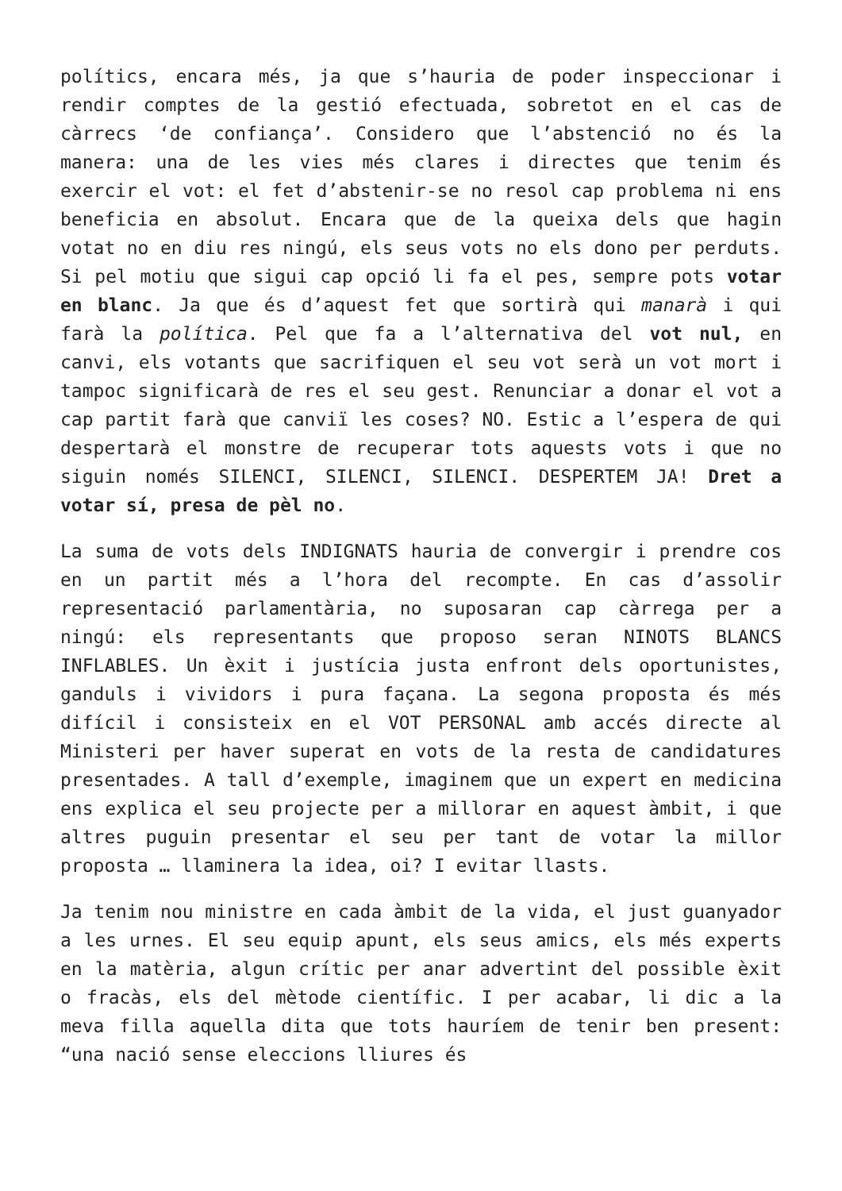polítics, encara més, ja que s’hauria de poder inspeccionar i rendir comptes de la gestió efectuada, sobretot en el cas de càrrecs ‘de confiança’. Considero que l’abstenció no és la manera: una de les vies més clares i directes que tenim és exercir el vot: el fet d’abstenir-se no resol cap problema ni ens beneficia en absolut. Encara que de la queixa dels que hagin votat no en diu res ningú, els seus vots no els dono per perduts. Si pel motiu que sigui cap opció li fa el pes, sempre pots votar en blanc. Ja que és d’aquest fet que sortirà qui manarà i qui farà la política. Pel que fa a l’alternativa del vot nul, en canvi, els votants que sacrifiquen el seu vot serà un vot mort i tampoc significarà de res el seu gest. Renunciar a donar el vot a cap partit farà que canviï les coses? NO. Estic a l’espera de qui despertarà el monstre de recuperar tots aquests vots i que no siguin només SILENCI, SILENCI, SILENCI. DESPERTEM JA! Dret a votar sí, presa de pèl no.
La suma de vots dels INDIGNATS hauria de convergir i prendre cos en un partit més a l’hora del recompte. En cas d’assolir representació parlamentària, no suposaran cap càrrega per a ningú: els representants que proposo seran NINOTS BLANCS INFLABLES. Un èxit i justícia justa enfront dels oportunistes, ganduls i vividors i pura façana. La segona proposta és més difícil i consisteix en el VOT PERSONAL amb accés directe al Ministeri per haver superat en vots de la resta de candidatures presentades. A tall d’exemple, imaginem que un expert en medicina ens explica el seu projecte per a millorar en aquest àmbit, i que altres puguin presentar el seu per tant de votar la millor proposta … llaminera la idea, oi? I evitar llasts.
Ja tenim nou ministre en cada àmbit de la vida, el just guanyador a les urnes. El seu equip apunt, els seus amics, els més experts en la matèria, algun crític per anar advertint del possible èxit o fracàs, els del mètode científic. I per acabar, li dic a la meva filla aquella dita que tots hauríem de tenir ben present: “una nació sense eleccions lliures és